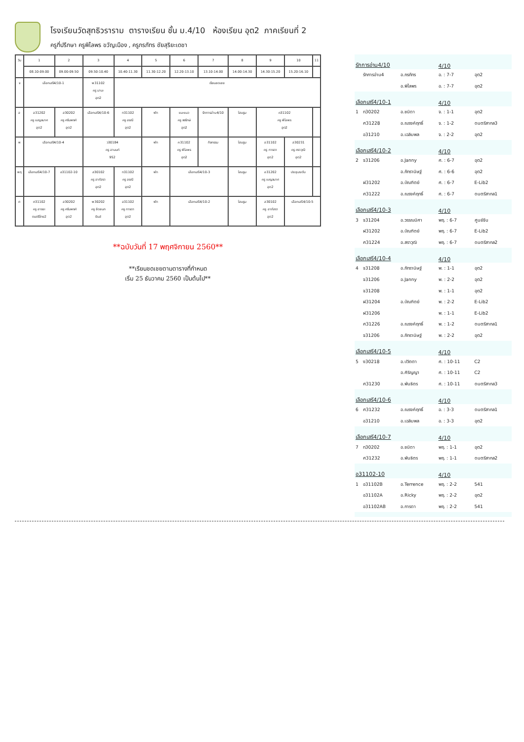โรงเรียนวัดสุทธิวราราม ตารางเรียน ชั้น ม.4/10 ห้องเรียน อุต2 ภาคเรียนที่ 2
ครูที่ปรึกษา ครูพิไลพร ขวัญเมือง , ครูภรภัทร ชัยสุริยะเดชา
| วัน | 1 | 2 | 3 | 4 | 5 | 6 | 7 | 8 | 9 | 10 | 11 |
| | 08.10-09.00 | 09.00-09.50 | 09.50-10.40 | 10.40-11.30 | 11.30-12.20 | 12.20-13.10 | 13.10-14.00 | 14.00-14.30 | 14.30-15.20 | 15.20-16.10 | |
| จ | เลือกเสรี4/10-1 | | พ31102 ครู มานะ อุต2 | เรียนชดเชย | | | | | | | |
| อ | อ31202 ครู เบญจมาศ อุต2 | ส30202 ครู ศรันพงศ์ อุต2 | เลือกเสรี4/10-6 | ท31102 ครู อรณี อุต2 | พัก | แนะแนว ครู จงรักษ์ อุต2 | รักการอ่าน4/10 | โฮมรูม | ค31102 ครู พิไลพร อุต2 | | |
| พ | เลือกเสรี4/10-4 | | ว30184 ครู อานนท์ 952 | | พัก | ค31102 ครู พิไลพร อุต2 | กิจกรรม | โฮมรูม | อ31102 ครู การดา อุต2 | ส30231 ครู ศราวุฒิ อุต2 | |
| พฤ | เลือกเสรี4/10-7 | อ31102-10 | ส30102 ครู อาภัสรา อุต2 | ท31102 ครู อรณี อุต2 | พัก | เลือกเสรี4/10-3 | | โฮมรูม | อ31202 ครู เบญจมาศ อุต2 | ประชุมระดับ | |
| ศ | ศ31102 ครู อารยะ ดนตรีไทย2 | ส30202 ครู ศรันพงศ์ อุต2 | พ30202 ครู ชิดชนก ยิมส์ | อ31102 ครู การดา อุต2 | พัก | เลือกเสรี4/10-2 | | โฮมรูม | ส30102 ครู อาภัสรา อุต2 | เลือกเสรี4/10-5 | |
**ฉบับวันที่ 17 พฤศจิกายน 2560**
**เรียนชดเชยตามตารางที่กำหนด
เริ่ม 25 ธันวาคม 2560 เป็นต้นไป**
| รักการอ่าน4/10 | | | 4/10 | |
| | รักการอ่าน4 | อ.ภรภัทร | อ. : 7-7 | อุต2 |
| | | อ.พิไลพร | อ. : 7-7 | อุต2 |
| เลือกเสรี4/10-1 | | | 4/10 | |
| 1 | ท30202 | อ.ชนิดา | จ. : 1-1 | อุต2 |
| | ศ31228 | อ.ณรงค์ฤทธิ์ | จ. : 1-2 | ดนตรีสากล3 |
| | อ31210 | อ.เฉลิมพล | จ. : 2-2 | อุต2 |
| เลือกเสรี4/10-2 | | | 4/10 | |
| 2 | จ31206 | อ.Janny | ศ. : 6-7 | อุต2 |
| | | อ.ภัทรานิษฐ์ | ศ. : 6-6 | อุต2 |
| | ฝ31202 | อ.บัณฑิตย์ | ศ. : 6-7 | E-Lib2 |
| | ศ31222 | อ.ณรงค์ฤทธิ์ | ศ. : 6-7 | ดนตรีสากล1 |
| เลือกเสรี4/10-3 | | | 4/10 | |
| 3 | จ31204 | อ.วรรณนิศา | พฤ. : 6-7 | ศูนย์จีน |
| | ฝ31202 | อ.บัณฑิตย์ | พฤ. : 6-7 | E-Lib2 |
| | ศ31224 | อ.สราวุฒิ | พฤ. : 6-7 | ดนตรีสากล2 |
| เลือกเสรี4/10-4 | | | 4/10 | |
| 4 | จ31208 | อ.ภัทรานิษฐ์ | พ. : 1-1 | อุต2 |
| | จ31206 | อ.Janny | พ. : 2-2 | อุต2 |
| | จ31208 | | พ. : 1-1 | อุต2 |
| | ฝ31204 | อ.บัณฑิตย์ | พ. : 2-2 | E-Lib2 |
| | ฝ31206 | | พ. : 1-1 | E-Lib2 |
| | ศ31226 | อ.ณรงค์ฤทธิ์ | พ. : 1-2 | ดนตรีสากล1 |
| | จ31206 | อ.ภัทรานิษฐ์ | พ. : 2-2 | อุต2 |
| เลือกเสรี4/10-5 | | | 4/10 | |
| 5 | ง30218 | อ.ปวิตตา | ศ. : 10-11 | C2 |
| | | อ.ศิริญญา | ศ. : 10-11 | C2 |
| | ศ31230 | อ.พันธิตร | ศ. : 10-11 | ดนตรีสากล3 |
| เลือกเสรี4/10-6 | | | 4/10 | |
| 6 | ศ31232 | อ.ณรงค์ฤทธิ์ | อ. : 3-3 | ดนตรีสากล1 |
| | อ31210 | อ.เฉลิมพล | อ. : 3-3 | อุต2 |
| เลือกเสรี4/10-7 | | | 4/10 | |
| 7 | ท30202 | อ.ชนิดา | พฤ. : 1-1 | อุต2 |
| | ศ31232 | อ.พันธิตร | พฤ. : 1-1 | ดนตรีสากล2 |
| อ31102-10 | | | 4/10 | |
| 1 | อ31102B | อ.Terrence | พฤ. : 2-2 | 541 |
| | อ31102A | อ.Ricky | พฤ. : 2-2 | อุต2 |
| | อ31102AB | อ.การดา | พฤ. : 2-2 | 541 |